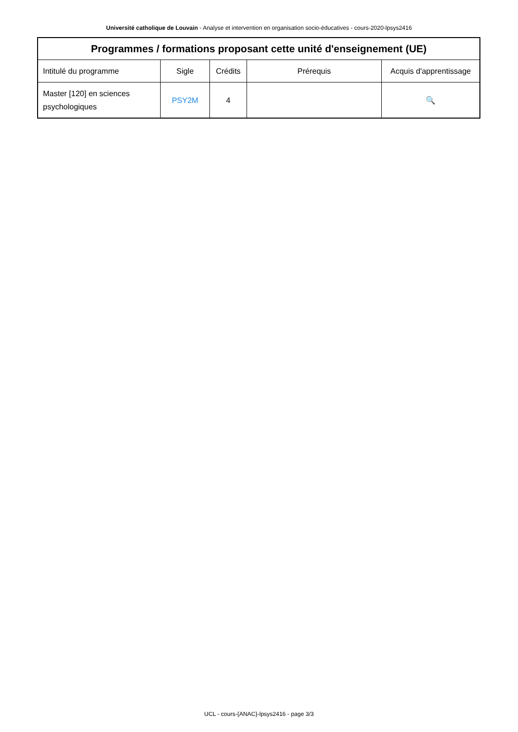Université catholique de Louvain - Analyse et intervention en organisation socio-éducatives - cours-2020-lpsys2416
| Programmes / formations proposant cette unité d'enseignement (UE) | | | | |
| --- | --- | --- | --- | --- |
| Intitulé du programme | Sigle | Crédits | Prérequis | Acquis d'apprentissage |
| Master [120] en sciences psychologiques | PSY2M | 4 | | 🔍 |
UCL - cours-{ANAC}-lpsys2416 - page 3/3